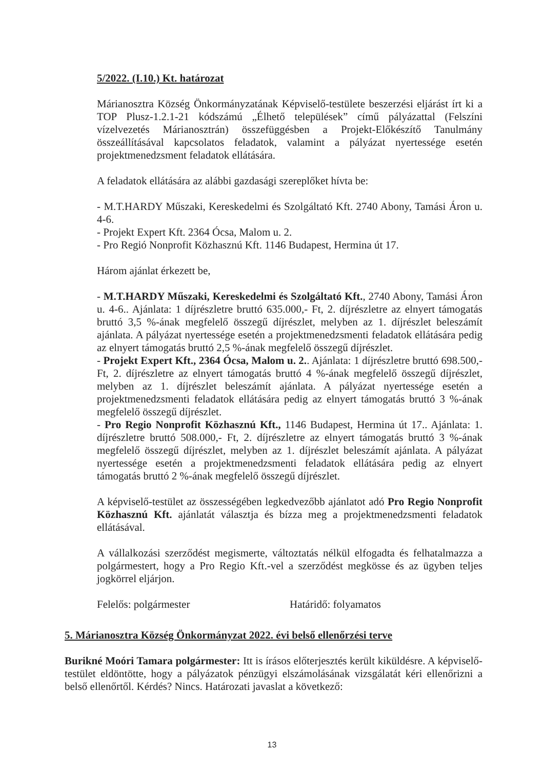5/2022. (I.10.) Kt. határozat
Márianosztra Község Önkormányzatának Képviselő-testülete beszerzési eljárást írt ki a TOP Plusz-1.2.1-21 kódszámú „Élhető települések” című pályázattal (Felszíni vízelvezetés Márianosztrán) összefüggésben a Projekt-Előkészítő Tanulmány összeállításával kapcsolatos feladatok, valamint a pályázat nyertessége esetén projektmenedzsment feladatok ellátására.
A feladatok ellátására az alábbi gazdasági szereplőket hívta be:
- M.T.HARDY Műszaki, Kereskedelmi és Szolgáltató Kft. 2740 Abony, Tamási Áron u. 4-6.
- Projekt Expert Kft. 2364 Ócsa, Malom u. 2.
- Pro Regió Nonprofit Közhasznú Kft. 1146 Budapest, Hermina út 17.
Három ajánlat érkezett be,
- M.T.HARDY Műszaki, Kereskedelmi és Szolgáltató Kft., 2740 Abony, Tamási Áron u. 4-6.. Ajánlata: 1 díjrészletre bruttó 635.000,- Ft, 2. díjrészletre az elnyert támogatás bruttó 3,5 %-ának megfelelő összegű díjrészlet, melyben az 1. díjrészlet beleszámít ajánlata. A pályázat nyertessége esetén a projektmenedzsmenti feladatok ellátására pedig az elnyert támogatás bruttó 2,5 %-ának megfelelő összegű díjrészlet.
- Projekt Expert Kft., 2364 Ócsa, Malom u. 2.. Ajánlata: 1 díjrészletre bruttó 698.500,- Ft, 2. díjrészletre az elnyert támogatás bruttó 4 %-ának megfelelő összegű díjrészlet, melyben az 1. díjrészlet beleszámít ajánlata. A pályázat nyertessége esetén a projektmenedzsmenti feladatok ellátására pedig az elnyert támogatás bruttó 3 %-ának megfelelő összegű díjrészlet.
- Pro Regio Nonprofit Közhasznú Kft., 1146 Budapest, Hermina út 17.. Ajánlata: 1. díjrészletre bruttó 508.000,- Ft, 2. díjrészletre az elnyert támogatás bruttó 3 %-ának megfelelő összegű díjrészlet, melyben az 1. díjrészlet beleszámít ajánlata. A pályázat nyertessége esetén a projektmenedzsmenti feladatok ellátására pedig az elnyert támogatás bruttó 2 %-ának megfelelő összegű díjrészlet.
A képviselő-testület az összességében legkedvezőbb ajánlatot adó Pro Regio Nonprofit Közhasznú Kft. ajánlatát választja és bízza meg a projektmenedzsmenti feladatok ellátásával.
A vállalkozási szerződést megismerte, változtatás nélkül elfogadta és felhatalmazza a polgármestert, hogy a Pro Regio Kft.-vel a szerződést megkösse és az ügyben teljes jogkörrel eljárjon.
Felelős: polgármester Határidő: folyamatos
5. Márianosztra Község Önkormányzat 2022. évi belső ellenőrzési terve
Burikné Moóri Tamara polgármester: Itt is írásos előterjesztés került kiküldésre. A képviselő-testület eldöntötte, hogy a pályázatok pénzügyi elszámolásának vizsgálatát kéri ellenőrizni a belső ellenőrtől. Kérdés? Nincs. Határozati javaslat a következő:
13